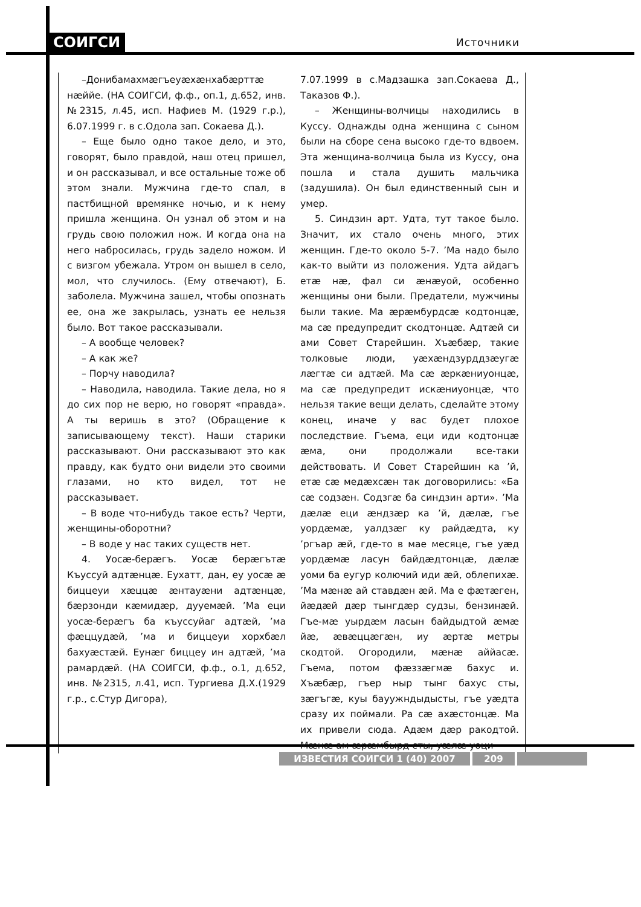СОИГСИ Источники
–Донибамахмæгъеуæхæнхабæрттæ нæййе. (НА СОИГСИ, ф.ф., оп.1, д.652, инв. №2315, л.45, исп. Нафиев М. (1929 г.р.), 6.07.1999 г. в с.Одола зап. Сокаева Д.).
– Еще было одно такое дело, и это, говорят, было правдой, наш отец пришел, и он рассказывал, и все остальные тоже об этом знали. Мужчина где-то спал, в пастбищной времянке ночью, и к нему пришла женщина. Он узнал об этом и на грудь свою положил нож. И когда она на него набросилась, грудь задело ножом. И с визгом убежала. Утром он вышел в село, мол, что случилось. (Ему отвечают), Б. заболела. Мужчина зашел, чтобы опознать ее, она же закрылась, узнать ее нельзя было. Вот такое рассказывали.
– А вообще человек?
– А как же?
– Порчу наводила?
– Наводила, наводила. Такие дела, но я до сих пор не верю, но говорят «правда». А ты веришь в это? (Обращение к записывающему текст). Наши старики рассказывают. Они рассказывают это как правду, как будто они видели это своими глазами, но кто видел, тот не рассказывает.
– В воде что-нибудь такое есть? Черти, женщины-оборотни?
– В воде у нас таких существ нет.
4. Уосæ-берæгъ. Уосæ берæгътæ Къуссуй адтæнцæ. Еухатт, дан, еу уосæ æ биццеуи хæццæ æнтауæни адтæнцæ, бæрзонди кæмидæр, дууемæй. ʼМа еци уосæ-берæгъ ба къуссуйаг адтæй, ʼма фæццудæй, ʼма и биццеуи хорхбæл бахуæстæй. Еунæг биццеу ин адтæй, ʼма рамардæй. (НА СОИГСИ, ф.ф., о.1, д.652, инв. №2315, л.41, исп. Тургиева Д.Х.(1929 г.р., с.Стур Дигора),
7.07.1999 в с.Мадзашка зап.Сокаева Д., Таказов Ф.).
– Женщины-волчицы находились в Куссу. Однажды одна женщина с сыном были на сборе сена высоко где-то вдвоем. Эта женщина-волчица была из Куссу, она пошла и стала душить мальчика (задушила). Он был единственный сын и умер.
5. Синдзин арт. Удта, тут такое было. Значит, их стало очень много, этих женщин. Где-то около 5-7. ʼМа надо было как-то выйти из положения. Удта айдагъ етæ нæ, фал си æнæуой, особенно женщины они были. Предатели, мужчины были такие. Ма æрæмбурдсæ кодтонцæ, ма сæ предупредит скодтонцæ. Адтæй си ами Совет Старейшин. Хъæбæр, такие толковые люди, уæхæндзурддзæугæ лæгтæ си адтæй. Ма сæ æркæниуонцæ, ма сæ предупредит искæниуонцæ, что нельзя такие вещи делать, сделайте этому конец, иначе у вас будет плохое последствие. Гъема, еци иди кодтонцæ æма, они продолжали все-таки действовать. И Совет Старейшин ка ʼй, етæ сæ медæхсæн так договорились: «Ба сæ содзæн. Содзгæ ба синдзин арти». ʼМа дæлæ еци æндзæр ка ʼй, дæлæ, гъе уордæмæ, уалдзæг ку райдæдта, ку ʼргъар æй, где-то в мае месяце, гъе уæд уордæмæ ласун байдæдтонцæ, дæлæ уоми ба еугур колючий иди æй, облепихæ. ʼМа мæнæ ай ставдæн æй. Ма е фæтæген, йæдæй дæр тынгдæр судзы, бензинæй. Гъе-мæ уырдæм ласын байдыдтой æмæ йæ, æвæццæгæн, иу æртæ метры скодтой. Огородили, мæнæ аййасæ. Гъема, потом фæззæгмæ бахус и. Хъæбæр, гъер ныр тынг бахус сты, зæгъгæ, куы бауужндыдысты, гъе уæдта сразу их поймали. Ра сæ ахæстонцæ. Ма их привели сюда. Адæм дæр ракодтой. Мæнæ ам æрæмбырд сты, уæлæ уоци
ИЗВЕСТИЯ СОИГСИ 1 (40) 2007 209